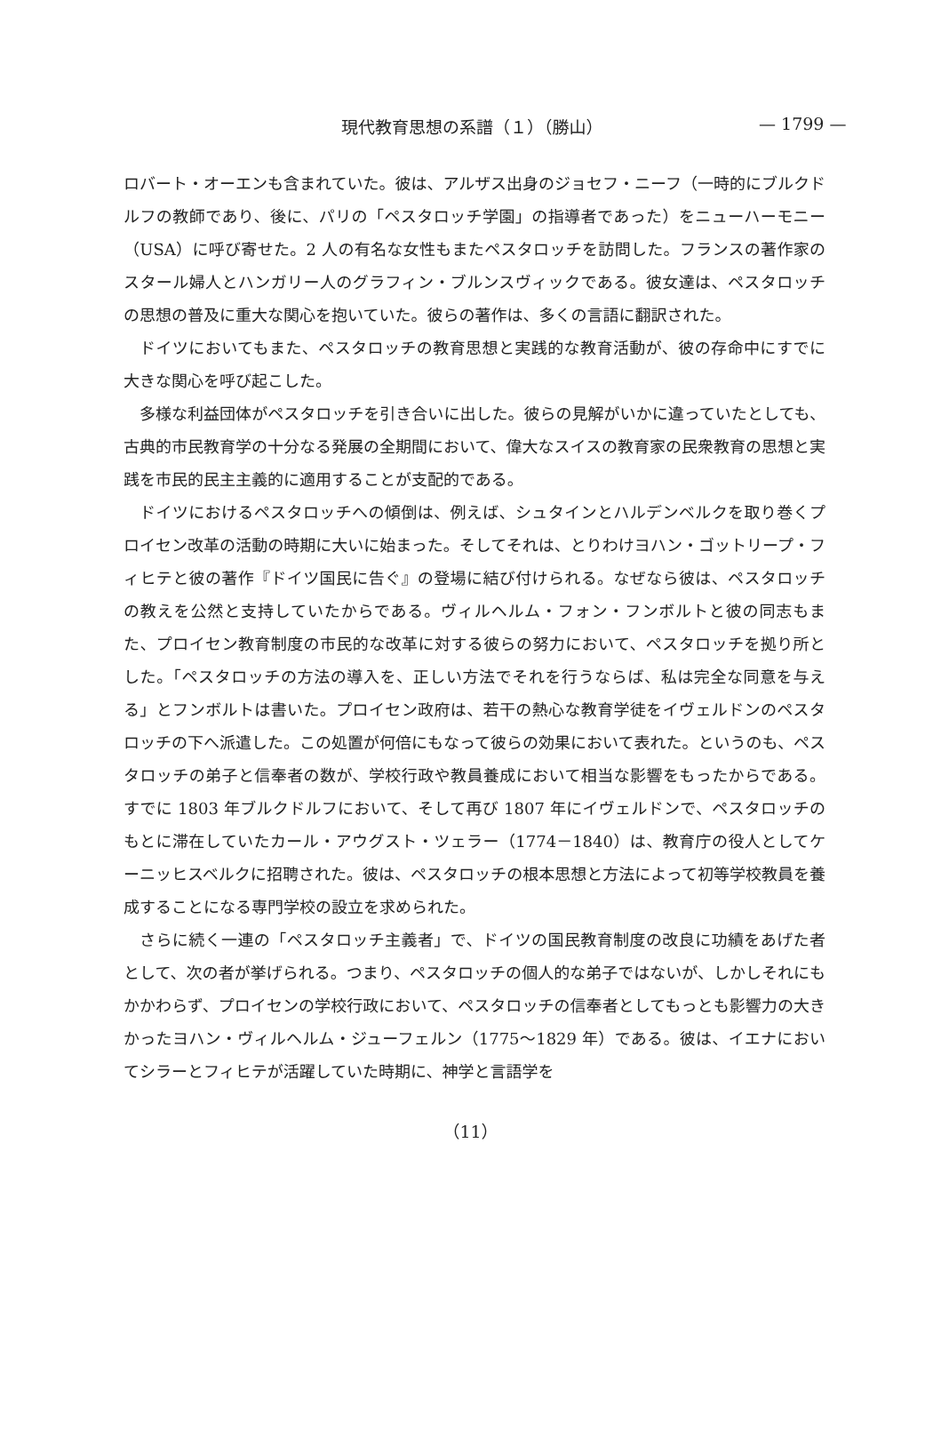現代教育思想の系譜（１）（勝山） — 1799 —
ロバート・オーエンも含まれていた。彼は、アルザス出身のジョセフ・ニーフ（一時的にブルクドルフの教師であり、後に、パリの「ペスタロッチ学園」の指導者であった）をニューハーモニー（USA）に呼び寄せた。2 人の有名な女性もまたペスタロッチを訪問した。フランスの著作家のスタール婦人とハンガリー人のグラフィン・ブルンスヴィックである。彼女達は、ペスタロッチの思想の普及に重大な関心を抱いていた。彼らの著作は、多くの言語に翻訳された。
ドイツにおいてもまた、ペスタロッチの教育思想と実践的な教育活動が、彼の存命中にすでに大きな関心を呼び起こした。
多様な利益団体がペスタロッチを引き合いに出した。彼らの見解がいかに違っていたとしても、古典的市民教育学の十分なる発展の全期間において、偉大なスイスの教育家の民衆教育の思想と実践を市民的民主主義的に適用することが支配的である。
ドイツにおけるペスタロッチへの傾倒は、例えば、シュタインとハルデンベルクを取り巻くプロイセン改革の活動の時期に大いに始まった。そしてそれは、とりわけヨハン・ゴットリープ・フィヒテと彼の著作『ドイツ国民に告ぐ』の登場に結び付けられる。なぜなら彼は、ペスタロッチの教えを公然と支持していたからである。ヴィルヘルム・フォン・フンボルトと彼の同志もまた、プロイセン教育制度の市民的な改革に対する彼らの努力において、ペスタロッチを拠り所とした。「ペスタロッチの方法の導入を、正しい方法でそれを行うならば、私は完全な同意を与える」とフンボルトは書いた。プロイセン政府は、若干の熱心な教育学徒をイヴェルドンのペスタロッチの下へ派遣した。この処置が何倍にもなって彼らの効果において表れた。というのも、ペスタロッチの弟子と信奉者の数が、学校行政や教員養成において相当な影響をもったからである。すでに 1803 年ブルクドルフにおいて、そして再び 1807 年にイヴェルドンで、ペスタロッチのもとに滞在していたカール・アウグスト・ツェラー（1774－1840）は、教育庁の役人としてケーニッヒスベルクに招聘された。彼は、ペスタロッチの根本思想と方法によって初等学校教員を養成することになる専門学校の設立を求められた。
さらに続く一連の「ペスタロッチ主義者」で、ドイツの国民教育制度の改良に功績をあげた者として、次の者が挙げられる。つまり、ペスタロッチの個人的な弟子ではないが、しかしそれにもかかわらず、プロイセンの学校行政において、ペスタロッチの信奉者としてもっとも影響力の大きかったヨハン・ヴィルヘルム・ジューフェルン（1775〜1829 年）である。彼は、イエナにおいてシラーとフィヒテが活躍していた時期に、神学と言語学を
（11）